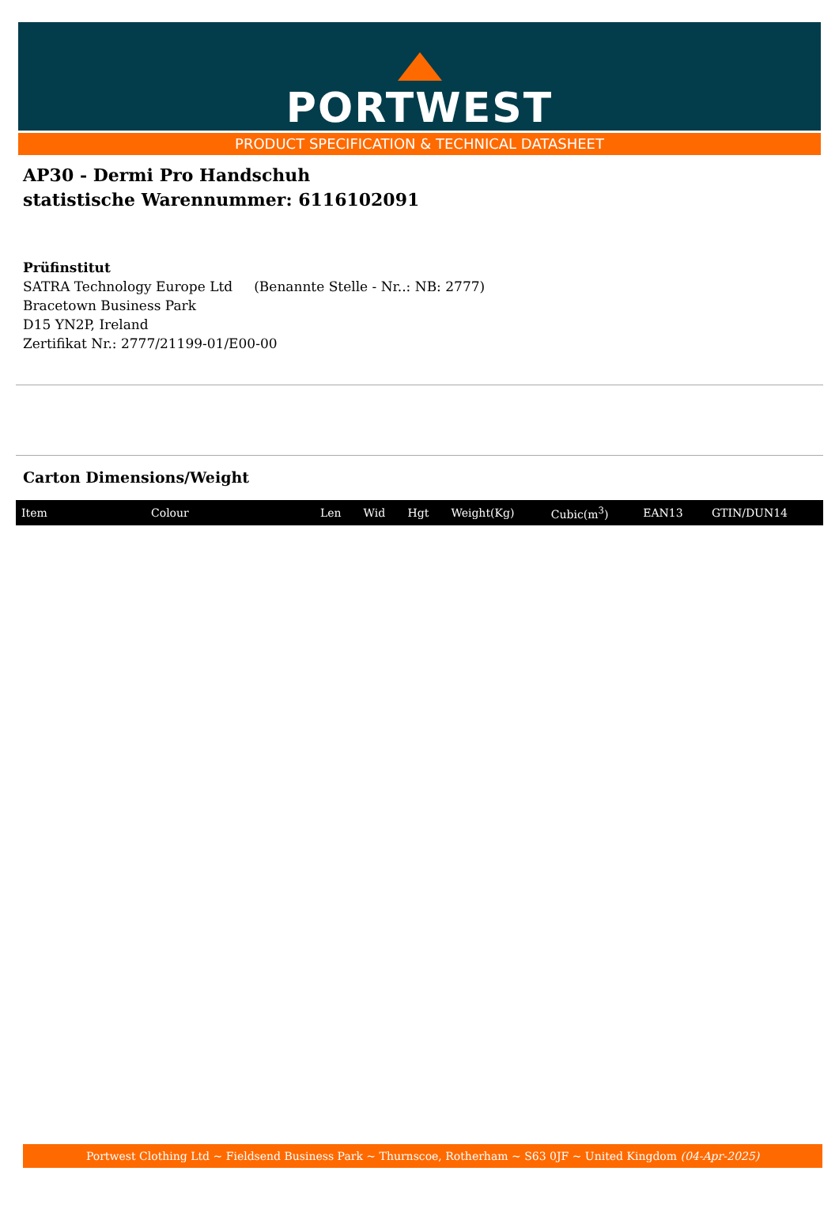PORTWEST
PRODUCT SPECIFICATION & TECHNICAL DATASHEET
AP30 - Dermi Pro Handschuh
statistische Warennummer: 6116102091
Prüfinstitut
SATRA Technology Europe Ltd (Benannte Stelle - Nr..: NB: 2777)
Bracetown Business Park
D15 YN2P, Ireland
Zertifikat Nr.: 2777/21199-01/E00-00
Carton Dimensions/Weight
| Item | Colour | Len | Wid | Hgt | Weight(Kg) | Cubic(m<sup>3</sup>) | EAN13 | GTIN/DUN14 |
| --- | --- | --- | --- | --- | --- | --- | --- | --- |
Portwest Clothing Ltd ~ Fieldsend Business Park ~ Thurnscoe, Rotherham ~ S63 0JF ~ United Kingdom (04-Apr-2025)